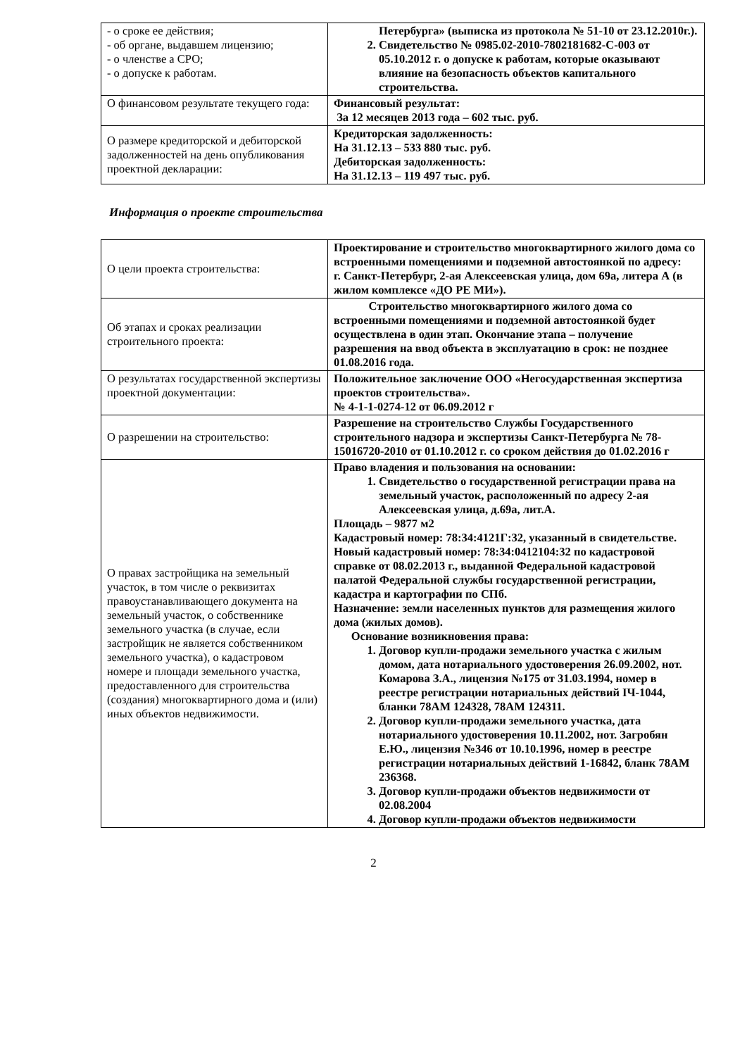| - о сроке ее действия; - об органе, выдавшем лицензию; - о членстве а СРО; - о допуске к работам. | Петербурга» (выписка из протокола № 51-10 от 23.12.2010г.). 2. Свидетельство № 0985.02-2010-7802181682-С-003 от 05.10.2012 г. о допуске к работам, которые оказывают влияние на безопасность объектов капитального строительства. |
| О финансовом результате текущего года: | Финансовый результат: За 12 месяцев 2013 года – 602 тыс. руб. |
| О размере кредиторской и дебиторской задолженностей на день опубликования проектной декларации: | Кредиторская задолженность: На 31.12.13 – 533 880 тыс. руб. Дебиторская задолженность: На 31.12.13 – 119 497 тыс. руб. |
Информация о проекте строительства
| О цели проекта строительства: | Проектирование и строительство многоквартирного жилого дома со встроенными помещениями и подземной автостоянкой по адресу: г. Санкт-Петербург, 2-ая Алексеевская улица, дом 69а, литера А (в жилом комплексе «ДО РЕ МИ»). |
| Об этапах и сроках реализации строительного проекта: | Строительство многоквартирного жилого дома со встроенными помещениями и подземной автостоянкой будет осуществлена в один этап. Окончание этапа – получение разрешения на ввод объекта в эксплуатацию в срок: не позднее 01.08.2016 года. |
| О результатах государственной экспертизы проектной документации: | Положительное заключение ООО «Негосударственная экспертиза проектов строительства». № 4-1-1-0274-12 от 06.09.2012 г |
| О разрешении на строительство: | Разрешение на строительство Службы Государственного строительного надзора и экспертизы Санкт-Петербурга № 78-15016720-2010 от 01.10.2012 г. со сроком действия до 01.02.2016 г |
| О правах застройщика на земельный участок, в том числе о реквизитах правоустанавливающего документа на земельный участок, о собственнике земельного участка (в случае, если застройщик не является собственником земельного участка), о кадастровом номере и площади земельного участка, предоставленного для строительства (создания) многоквартирного дома и (или) иных объектов недвижимости. | Право владения и пользования на основании: 1. Свидетельство о государственной регистрации права на земельный участок, расположенный по адресу 2-ая Алексеевская улица, д.69а, лит.А. Площадь – 9877 м2 Кадастровый номер: 78:34:4121Г:32, указанный в свидетельстве. Новый кадастровый номер: 78:34:0412104:32 по кадастровой справке от 08.02.2013 г., выданной Федеральной кадастровой палатой Федеральной службы государственной регистрации, кадастра и картографии по СПб. Назначение: земли населенных пунктов для размещения жилого дома (жилых домов). Основание возникновения права: 1. Договор купли-продажи земельного участка с жилым домом, дата нотариального удостоверения 26.09.2002, нот. Комарова З.А., лицензия №175 от 31.03.1994, номер в реестре регистрации нотариальных действий IЧ-1044, бланки 78АМ 124328, 78АМ 124311. 2. Договор купли-продажи земельного участка, дата нотариального удостоверения 10.11.2002, нот. Загробян Е.Ю., лицензия №346 от 10.10.1996, номер в реестре регистрации нотариальных действий 1-16842, бланк 78АМ 236368. 3. Договор купли-продажи объектов недвижимости от 02.08.2004 4. Договор купли-продажи объектов недвижимости |
2